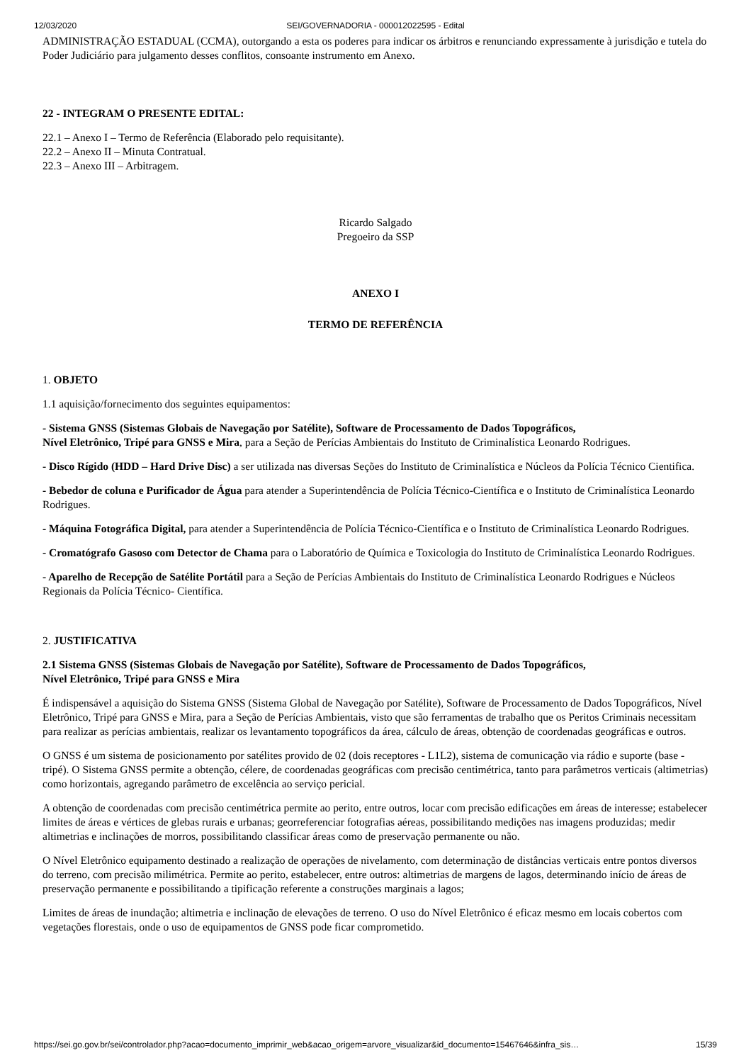12/03/2020 SEI/GOVERNADORIA - 000012022595 - Edital
ADMINISTRAÇÃO ESTADUAL (CCMA), outorgando a esta os poderes para indicar os árbitros e renunciando expressamente à jurisdição e tutela do Poder Judiciário para julgamento desses conflitos, consoante instrumento em Anexo.
22 - INTEGRAM O PRESENTE EDITAL:
22.1 – Anexo I – Termo de Referência (Elaborado pelo requisitante).
22.2 – Anexo II – Minuta Contratual.
22.3 – Anexo III – Arbitragem.
Ricardo Salgado
Pregoeiro da SSP
ANEXO I
TERMO DE REFERÊNCIA
1. OBJETO
1.1 aquisição/fornecimento dos seguintes equipamentos:
- Sistema GNSS (Sistemas Globais de Navegação por Satélite), Software de Processamento de Dados Topográficos,
Nível Eletrônico, Tripé para GNSS e Mira, para a Seção de Perícias Ambientais do Instituto de Criminalística Leonardo Rodrigues.
- Disco Rígido (HDD – Hard Drive Disc) a ser utilizada nas diversas Seções do Instituto de Criminalística e Núcleos da Polícia Técnico Cientifica.
- Bebedor de coluna e Purificador de Água para atender a Superintendência de Polícia Técnico-Científica e o Instituto de Criminalística Leonardo Rodrigues.
- Máquina Fotográfica Digital, para atender a Superintendência de Polícia Técnico-Científica e o Instituto de Criminalística Leonardo Rodrigues.
- Cromatógrafo Gasoso com Detector de Chama para o Laboratório de Química e Toxicologia do Instituto de Criminalística Leonardo Rodrigues.
- Aparelho de Recepção de Satélite Portátil para a Seção de Perícias Ambientais do Instituto de Criminalística Leonardo Rodrigues e Núcleos Regionais da Polícia Técnico- Científica.
2. JUSTIFICATIVA
2.1 Sistema GNSS (Sistemas Globais de Navegação por Satélite), Software de Processamento de Dados Topográficos,
Nível Eletrônico, Tripé para GNSS e Mira
É indispensável a aquisição do Sistema GNSS (Sistema Global de Navegação por Satélite), Software de Processamento de Dados Topográficos, Nível Eletrônico, Tripé para GNSS e Mira, para a Seção de Perícias Ambientais, visto que são ferramentas de trabalho que os Peritos Criminais necessitam para realizar as perícias ambientais, realizar os levantamento topográficos da área, cálculo de áreas, obtenção de coordenadas geográficas e outros.
O GNSS é um sistema de posicionamento por satélites provido de 02 (dois receptores - L1L2), sistema de comunicação via rádio e suporte (base - tripé). O Sistema GNSS permite a obtenção, célere, de coordenadas geográficas com precisão centimétrica, tanto para parâmetros verticais (altimetrias) como horizontais, agregando parâmetro de excelência ao serviço pericial.
A obtenção de coordenadas com precisão centimétrica permite ao perito, entre outros, locar com precisão edificações em áreas de interesse; estabelecer limites de áreas e vértices de glebas rurais e urbanas; georreferenciar fotografias aéreas, possibilitando medições nas imagens produzidas; medir altimetrias e inclinações de morros, possibilitando classificar áreas como de preservação permanente ou não.
O Nível Eletrônico equipamento destinado a realização de operações de nivelamento, com determinação de distâncias verticais entre pontos diversos do terreno, com precisão milimétrica. Permite ao perito, estabelecer, entre outros: altimetrias de margens de lagos, determinando início de áreas de preservação permanente e possibilitando a tipificação referente a construções marginais a lagos;
Limites de áreas de inundação; altimetria e inclinação de elevações de terreno. O uso do Nível Eletrônico é eficaz mesmo em locais cobertos com vegetações florestais, onde o uso de equipamentos de GNSS pode ficar comprometido.
https://sei.go.gov.br/sei/controlador.php?acao=documento_imprimir_web&acao_origem=arvore_visualizar&id_documento=15467646&infra_sis… 15/39